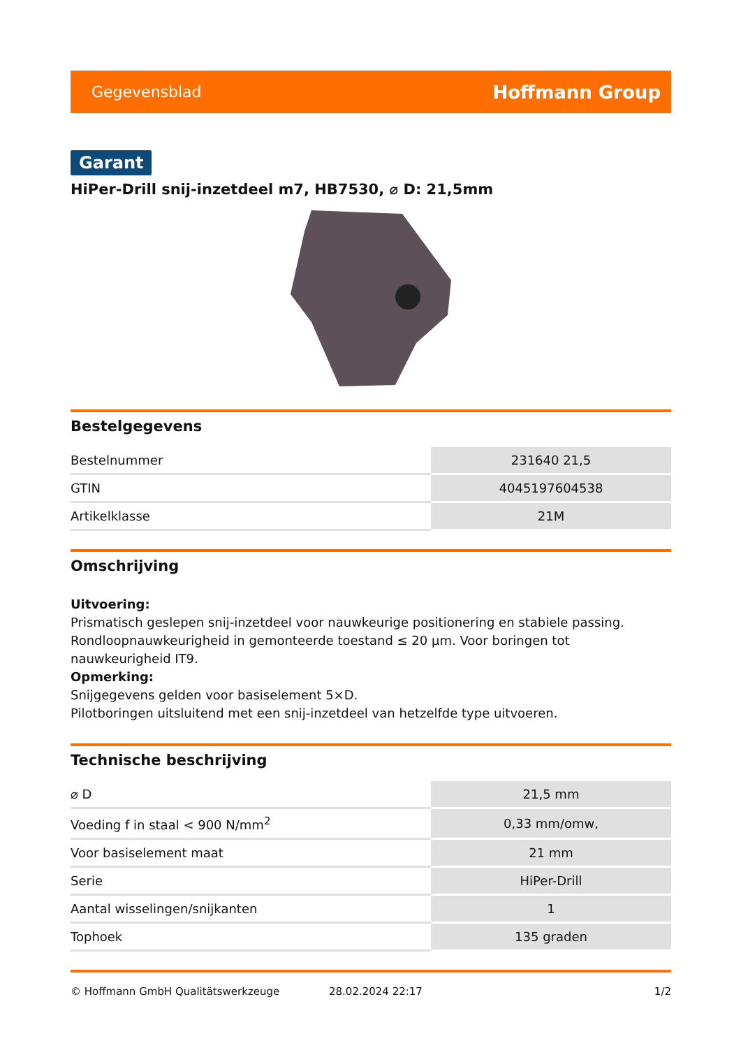Gegevensblad Hoffmann Group
Garant
HiPer-Drill snij-inzetdeel m7, HB7530, ⌀ D: 21,5mm
Bestelgegevens
| Bestelnummer | 231640 21,5 |
| GTIN | 4045197604538 |
| Artikelklasse | 21M |
Omschrijving
Uitvoering:
Prismatisch geslepen snij-inzetdeel voor nauwkeurige positionering en stabiele passing. Rondloopnauwkeurigheid in gemonteerde toestand ≤ 20 µm. Voor boringen tot nauwkeurigheid IT9.
Opmerking:
Snijgegevens gelden voor basiselement 5×D.
Pilotboringen uitsluitend met een snij-inzetdeel van hetzelfde type uitvoeren.
Technische beschrijving
| ⌀ D | 21,5 mm |
| Voeding f in staal < 900 N/mm<sup>2</sup> | 0,33 mm/omw, |
| Voor basiselement maat | 21 mm |
| Serie | HiPer-Drill |
| Aantal wisselingen/snijkanten | 1 |
| Tophoek | 135 graden |
© Hoffmann GmbH Qualitätswerkzeuge 28.02.2024 22:17 1/2